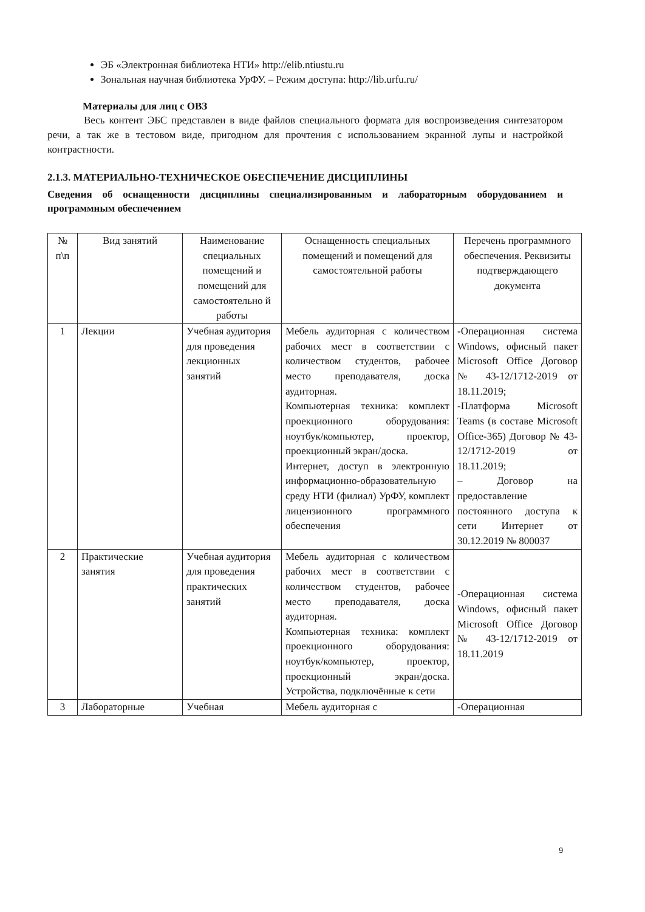ЭБ «Электронная библиотека НТИ» http://elib.ntiustu.ru
Зональная научная библиотека УрФУ. – Режим доступа: http://lib.urfu.ru/
Материалы для лиц с ОВЗ
Весь контент ЭБС представлен в виде файлов специального формата для воспроизведения синтезатором речи, а так же в тестовом виде, пригодном для прочтения с использованием экранной лупы и настройкой контрастности.
2.1.3. МАТЕРИАЛЬНО-ТЕХНИЧЕСКОЕ ОБЕСПЕЧЕНИЕ ДИСЦИПЛИНЫ
Сведения об оснащенности дисциплины специализированным и лабораторным оборудованием и программным обеспечением
| № п\п | Вид занятий | Наименование специальных помещений и помещений для самостоятельно й работы | Оснащенность специальных помещений и помещений для самостоятельной работы | Перечень программного обеспечения. Реквизиты подтверждающего документа |
| --- | --- | --- | --- | --- |
| 1 | Лекции | Учебная аудитория для проведения лекционных занятий | Мебель аудиторная с количеством рабочих мест в соответствии с количеством студентов, рабочее место преподавателя, доска аудиторная. Компьютерная техника: комплект проекционного оборудования: ноутбук/компьютер, проектор, проекционный экран/доска. Интернет, доступ в электронную информационно-образовательную среду НТИ (филиал) УрФУ, комплект лицензионного программного обеспечения | -Операционная система Windows, офисный пакет Microsoft Office Договор № 43-12/1712-2019 от 18.11.2019; -Платформа Microsoft Teams (в составе Microsoft Office-365) Договор № 43-12/1712-2019 от 18.11.2019; – Договор на предоставление постоянного доступа к сети Интернет от 30.12.2019 № 800037 |
| 2 | Практические занятия | Учебная аудитория для проведения практических занятий | Мебель аудиторная с количеством рабочих мест в соответствии с количеством студентов, рабочее место преподавателя, доска аудиторная. Компьютерная техника: комплект проекционного оборудования: ноутбук/компьютер, проектор, проекционный экран/доска. Устройства, подключённые к сети | -Операционная система Windows, офисный пакет Microsoft Office Договор № 43-12/1712-2019 от 18.11.2019 |
| 3 | Лабораторные | Учебная | Мебель аудиторная с | -Операционная |
9